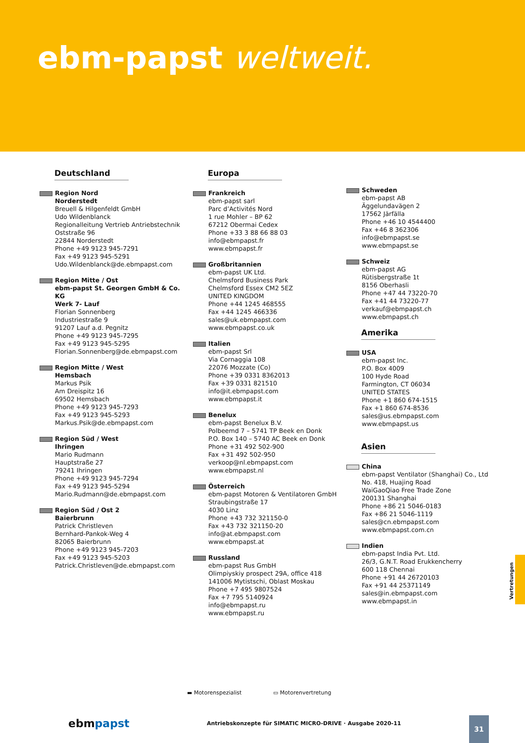ebm-papst weltweit.
Deutschland
Region Nord
Norderstedt
Breuell & Hilgenfeldt GmbH
Udo Wildenblanck
Regionalleitung Vertrieb Antriebstechnik
Oststraße 96
22844 Norderstedt
Phone +49 9123 945-7291
Fax +49 9123 945-5291
Udo.Wildenblanck@de.ebmpapst.com
Region Mitte / Ost
ebm-papst St. Georgen GmbH & Co. KG
Werk 7- Lauf
Florian Sonnenberg
Industriestraße 9
91207 Lauf a.d. Pegnitz
Phone +49 9123 945-7295
Fax +49 9123 945-5295
Florian.Sonnenberg@de.ebmpapst.com
Region Mitte / West
Hemsbach
Markus Psik
Am Dreispitz 16
69502 Hemsbach
Phone +49 9123 945-7293
Fax +49 9123 945-5293
Markus.Psik@de.ebmpapst.com
Region Süd / West
Ihringen
Mario Rudmann
Hauptstraße 27
79241 Ihringen
Phone +49 9123 945-7294
Fax +49 9123 945-5294
Mario.Rudmann@de.ebmpapst.com
Region Süd / Ost 2
Baierbrunn
Patrick Christleven
Bernhard-Pankok-Weg 4
82065 Baierbrunn
Phone +49 9123 945-7203
Fax +49 9123 945-5203
Patrick.Christleven@de.ebmpapst.com
Europa
Frankreich
ebm-papst sarl
Parc d’Activités Nord
1 rue Mohler – BP 62
67212 Obermai Cedex
Phone +33 3 88 66 88 03
info@ebmpapst.fr
www.ebmpapst.fr
Großbritannien
ebm-papst UK Ltd.
Chelmsford Business Park
Chelmsford Essex CM2 5EZ
UNITED KINGDOM
Phone +44 1245 468555
Fax +44 1245 466336
sales@uk.ebmpapst.com
www.ebmpapst.co.uk
Italien
ebm-papst Srl
Via Cornaggia 108
22076 Mozzate (Co)
Phone +39 0331 8362013
Fax +39 0331 821510
info@it.ebmpapst.com
www.ebmpapst.it
Benelux
ebm-papst Benelux B.V.
Polbeemd 7 – 5741 TP Beek en Donk
P.O. Box 140 – 5740 AC Beek en Donk
Phone +31 492 502-900
Fax +31 492 502-950
verkoop@nl.ebmpapst.com
www.ebmpapst.nl
Österreich
ebm-papst Motoren & Ventilatoren GmbH
Straubingstraße 17
4030 Linz
Phone +43 732 321150-0
Fax +43 732 321150-20
info@at.ebmpapst.com
www.ebmpapst.at
Russland
ebm-papst Rus GmbH
Olimpiyskiy prospect 29A, office 418
141006 Mytistschi, Oblast Moskau
Phone +7 495 9807524
Fax +7 795 5140924
info@ebmpapst.ru
www.ebmpapst.ru
Schweden
ebm-papst AB
Äggelundavägen 2
17562 Järfälla
Phone +46 10 4544400
Fax +46 8 362306
info@ebmpapst.se
www.ebmpapst.se
Schweiz
ebm-papst AG
Rütisbergstraße 1t
8156 Oberhasli
Phone +47 44 73220-70
Fax +41 44 73220-77
verkauf@ebmpapst.ch
www.ebmpapst.ch
Amerika
USA
ebm-papst Inc.
P.O. Box 4009
100 Hyde Road
Farmington, CT 06034
UNITED STATES
Phone +1 860 674-1515
Fax +1 860 674-8536
sales@us.ebmpapst.com
www.ebmpapst.us
Asien
China
ebm-papst Ventilator (Shanghai) Co., Ltd
No. 418, Huajing Road
WaiGaoQiao Free Trade Zone
200131 Shanghai
Phone +86 21 5046-0183
Fax +86 21 5046-1119
sales@cn.ebmpapst.com
www.ebmpapst.com.cn
Indien
ebm-papst India Pvt. Ltd.
26/3, G.N.T. Road Erukkencherry
600 118 Chennai
Phone +91 44 26720103
Fax +91 44 25371149
sales@in.ebmpapst.com
www.ebmpapst.in
▬ Motorenspezialist ▭ Motorenvertretung
Vertretungen
ebmpapst
Antriebskonzepte für SIMATIC MICRO-DRIVE · Ausgabe 2020-11
31